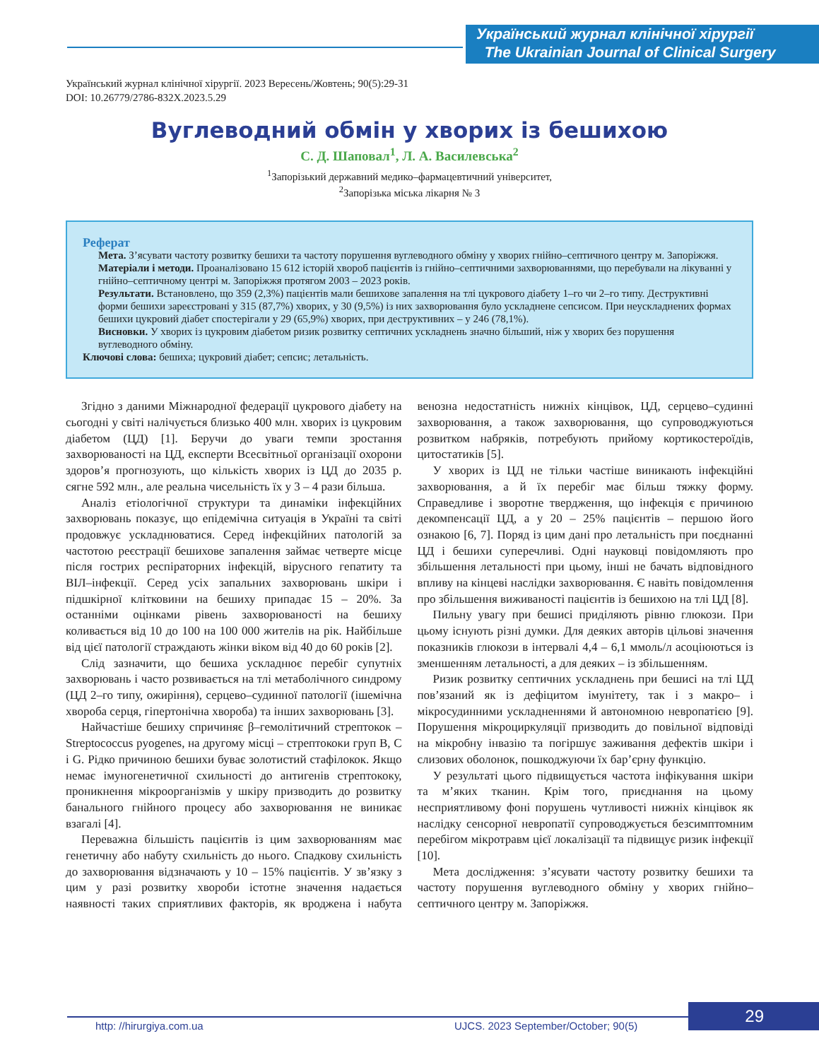Український журнал клінічної хірургії
The Ukrainian Journal of Clinical Surgery
Український журнал клінічної хірургії. 2023 Вересень/Жовтень; 90(5):29-31
DOI: 10.26779/2786-832X.2023.5.29
Вуглеводний обмін у хворих із бешихою
С. Д. Шаповал<sup>1</sup>, Л. А. Василевська<sup>2</sup>
<sup>1</sup> Запорізький державний медико–фармацевтичний університет,
<sup>2</sup> Запорізька міська лікарня № 3
Реферат
Мета. З’ясувати частоту розвитку бешихи та частоту порушення вуглеводного обміну у хворих гнійно–септичного центру м. Запоріжжя.
Матеріали і методи. Проаналізовано 15 612 історій хвороб пацієнтів із гнійно–септичними захворюваннями, що перебували на лікуванні у гнійно–септичному центрі м. Запоріжжя протягом 2003 – 2023 років.
Результати. Встановлено, що 359 (2,3%) пацієнтів мали бешихове запалення на тлі цукрового діабету 1–го чи 2–го типу. Деструктивні форми бешихи зареєстровані у 315 (87,7%) хворих, у 30 (9,5%) із них захворювання було ускладнене сепсисом. При неускладнених формах бешихи цукровий діабет спостерігали у 29 (65,9%) хворих, при деструктивних – у 246 (78,1%).
Висновки. У хворих із цукровим діабетом ризик розвитку септичних ускладнень значно більший, ніж у хворих без порушення вуглеводного обміну.
Ключові слова: бешиха; цукровий діабет; сепсис; летальність.
Згідно з даними Міжнародної федерації цукрового діабету на сьогодні у світі налічується близько 400 млн. хворих із цукровим діабетом (ЦД) [1]. Беручи до уваги темпи зростання захворюваності на ЦД, експерти Всесвітньої організації охорони здоров’я прогнозують, що кількість хворих із ЦД до 2035 р. сягне 592 млн., але реальна чисельність їх у 3 – 4 рази більша.
Аналіз етіологічної структури та динаміки інфекційних захворювань показує, що епідемічна ситуація в Україні та світі продовжує ускладнюватися. Серед інфекційних патологій за частотою реєстрації бешихове запалення займає четверте місце після гострих респіраторних інфекцій, вірусного гепатиту та ВІЛ–інфекції. Серед усіх запальних захворювань шкіри і підшкірної клітковини на бешиху припадає 15 – 20%. За останніми оцінками рівень захворюваності на бешиху коливається від 10 до 100 на 100 000 жителів на рік. Найбільше від цієї патології страждають жінки віком від 40 до 60 років [2].
Слід зазначити, що бешиха ускладнює перебіг супутніх захворювань і часто розвивається на тлі метаболічного синдрому (ЦД 2–го типу, ожиріння), серцево–судинної патології (ішемічна хвороба серця, гіпертонічна хвороба) та інших захворювань [3].
Найчастіше бешиху спричиняє β–гемолітичний стрептокок – Streptococcus pyogenes, на другому місці – стрептококи груп B, C і G. Рідко причиною бешихи буває золотистий стафілокок. Якщо немає імуногенетичної схильності до антигенів стрептококу, проникнення мікроорганізмів у шкіру призводить до розвитку банального гнійного процесу або захворювання не виникає взагалі [4].
Переважна більшість пацієнтів із цим захворюванням має генетичну або набуту схильність до нього. Спадкову схильність до захворювання відзначають у 10 – 15% пацієнтів. У зв’язку з цим у разі розвитку хвороби істотне значення надається наявності таких сприятливих факторів, як вроджена і набута венозна недостатність нижніх кінцівок, ЦД, серцево–судинні захворювання, а також захворювання, що супроводжуються розвитком набряків, потребують прийому кортикостероїдів, цитостатиків [5].
У хворих із ЦД не тільки частіше виникають інфекційні захворювання, а й їх перебіг має більш тяжку форму. Справедливе і зворотне твердження, що інфекція є причиною декомпенсації ЦД, а у 20 – 25% пацієнтів – першою його ознакою [6, 7]. Поряд із цим дані про летальність при поєднанні ЦД і бешихи суперечливі. Одні науковці повідомляють про збільшення летальності при цьому, інші не бачать відповідного впливу на кінцеві наслідки захворювання. Є навіть повідомлення про збільшення виживаності пацієнтів із бешихою на тлі ЦД [8].
Пильну увагу при бешисі приділяють рівню глюкози. При цьому існують різні думки. Для деяких авторів цільові значення показників глюкози в інтервалі 4,4 – 6,1 ммоль/л асоціюються із зменшенням летальності, а для деяких – із збільшенням.
Ризик розвитку септичних ускладнень при бешисі на тлі ЦД пов’язаний як із дефіцитом імунітету, так і з макро– і мікросудинними ускладненнями й автономною невропатією [9]. Порушення мікроциркуляції призводить до повільної відповіді на мікробну інвазію та погіршує заживання дефектів шкіри і слизових оболонок, пошкоджуючи їх бар’єрну функцію.
У результаті цього підвищується частота інфікування шкіри та м’яких тканин. Крім того, приєднання на цьому несприятливому фоні порушень чутливості нижніх кінцівок як наслідку сенсорної невропатії супроводжується безсимптомним перебігом мікротравм цієї локалізації та підвищує ризик інфекції [10].
Мета дослідження: з’ясувати частоту розвитку бешихи та частоту порушення вуглеводного обміну у хворих гнійно–септичного центру м. Запоріжжя.
29
http: //hirurgiya.com.ua
UJCS. 2023 September/October; 90(5)